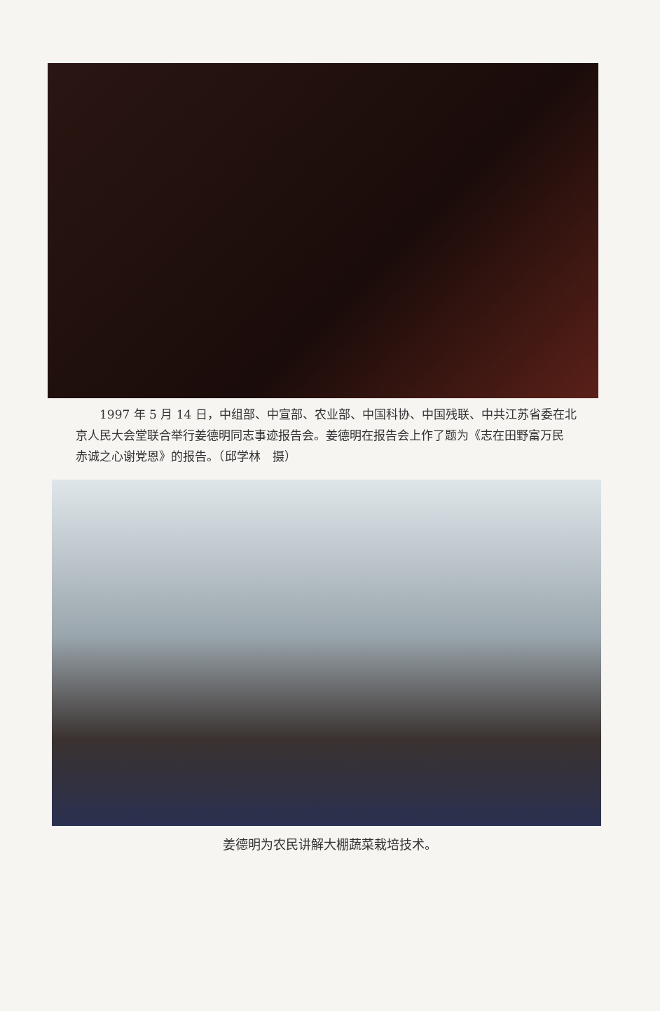1997 年 5 月 14 日，中组部、中宣部、农业部、中国科协、中国残联、中共江苏省委在北京人民大会堂联合举行姜德明同志事迹报告会。姜德明在报告会上作了题为《志在田野富万民　赤诚之心谢党恩》的报告。（邱学林　摄）
姜德明为农民讲解大棚蔬菜栽培技术。